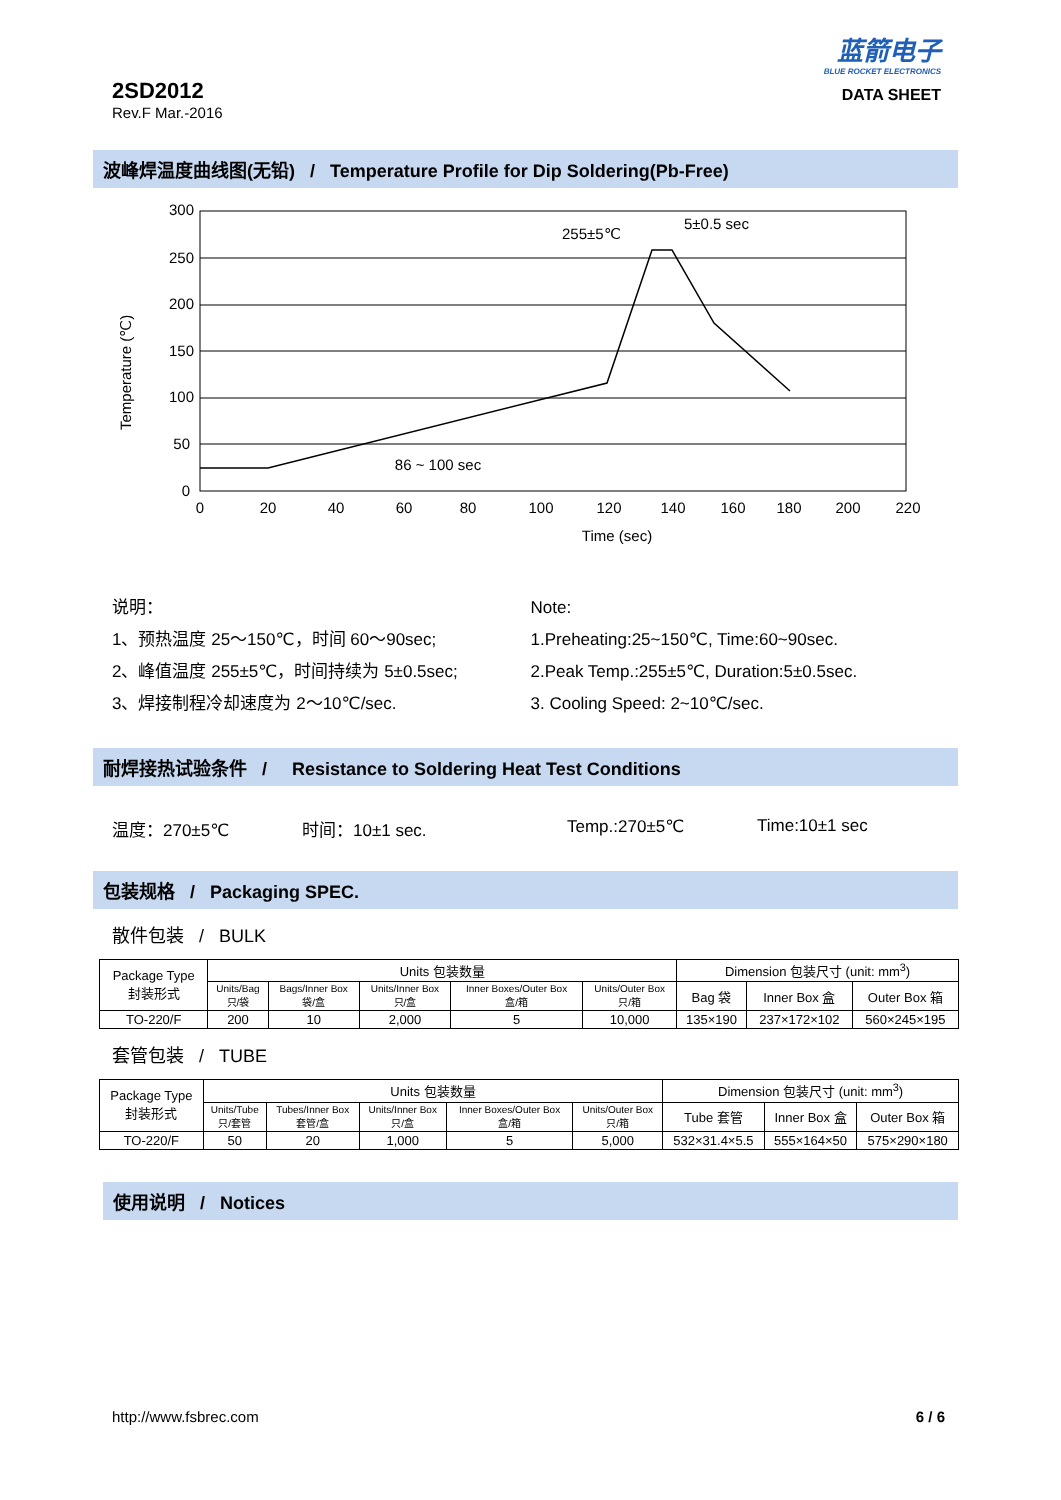2SD2012
Rev.F Mar.-2016
蓝箭电子
BLUE ROCKET ELECTRONICS
DATA SHEET
波峰焊温度曲线图(无铅) / Temperature Profile for Dip Soldering(Pb-Free)
300
250
200
150
100
50
0
0
20
40
60
80
100
120
140
160
180
200
220
Time (sec)
86 ~ 100 sec
255±5℃
5±0.5 sec
Temperature (℃)
说明：
1、预热温度 25～150℃，时间 60～90sec;
2、峰值温度 255±5℃，时间持续为 5±0.5sec;
3、焊接制程冷却速度为 2～10℃/sec.
Note:
1.Preheating:25~150℃, Time:60~90sec.
2.Peak Temp.:255±5℃, Duration:5±0.5sec.
3. Cooling Speed: 2~10℃/sec.
耐焊接热试验条件 / Resistance to Soldering Heat Test Conditions
温度：270±5℃ 时间：10±1 sec. Temp.:270±5℃ Time:10±1 sec
包装规格 / Packaging SPEC.
散件包装 / BULK
| Package Type 封装形式 | Units 包装数量 | | | | | Dimension 包装尺寸 (unit: mm<sup>3</sup>) | | |
| | Units/Bag 只/袋 | Bags/Inner Box 袋/盒 | Units/Inner Box 只/盒 | Inner Boxes/Outer Box 盒/箱 | Units/Outer Box 只/箱 | Bag 袋 | Inner Box 盒 | Outer Box 箱 |
| TO-220/F | 200 | 10 | 2,000 | 5 | 10,000 | 135×190 | 237×172×102 | 560×245×195 |
套管包装 / TUBE
| Package Type 封装形式 | Units 包装数量 | | | | | Dimension 包装尺寸 (unit: mm<sup>3</sup>) | | |
| | Units/Tube 只/套管 | Tubes/Inner Box 套管/盒 | Units/Inner Box 只/盒 | Inner Boxes/Outer Box 盒/箱 | Units/Outer Box 只/箱 | Tube 套管 | Inner Box 盒 | Outer Box 箱 |
| TO-220/F | 50 | 20 | 1,000 | 5 | 5,000 | 532×31.4×5.5 | 555×164×50 | 575×290×180 |
使用说明 / Notices
http://www.fsbrec.com 6 / 6